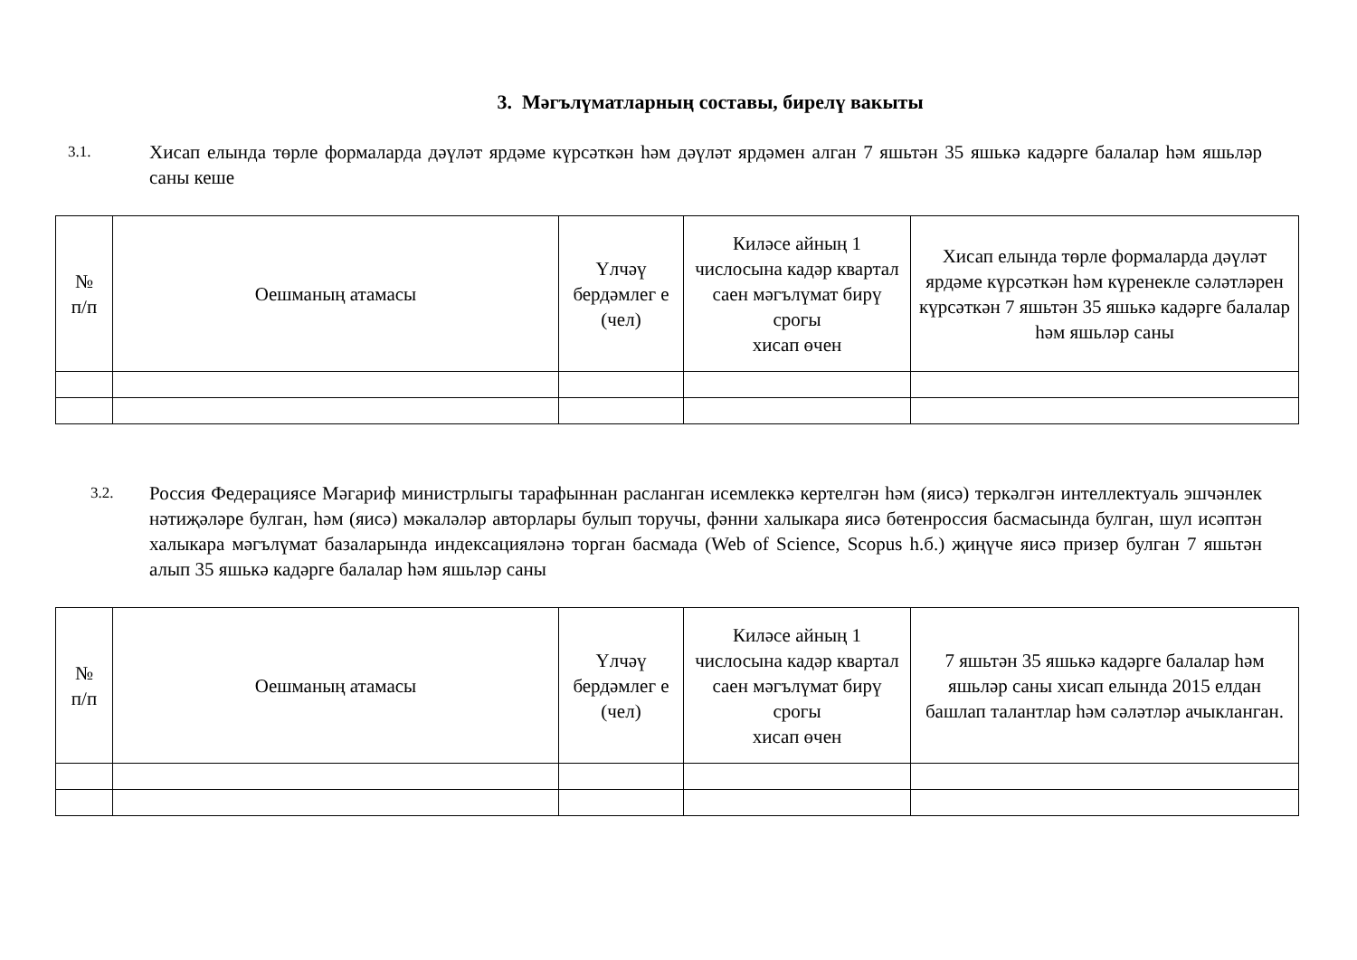3. Мәгълүматларның составы, бирелү вакыты
3.1.
Хисап елында төрле формаларда дәүләт ярдәме күрсәткән һәм дәүләт ярдәмен алган 7 яшьтән 35 яшькә кадәрге балалар һәм яшьләр саны кеше
| № п/п | Оешманың атамасы | Үлчәү бердәмлег е (чел) | Киләсе айның 1 числосына кадәр квартал саен мәгълүмат бирү срогы хисап өчен | Хисап елында төрле формаларда дәүләт ярдәме күрсәткән һәм күренекле сәләтләрен күрсәткән 7 яшьтән 35 яшькә кадәрге балалар һәм яшьләр саны |
| --- | --- | --- | --- | --- |
3.2.
Россия Федерациясе Мәгариф министрлыгы тарафыннан расланган исемлеккә кертелгән һәм (яисә) теркәлгән интеллектуаль эшчәнлек нәтиҗәләре булган, һәм (яисә) мәкаләләр авторлары булып торучы, фәнни халыкара яисә бөтенроссия басмасында булган, шул исәптән халыкара мәгълүмат базаларында индексацияләнә торган басмада (Web of Science, Scopus h.б.) җиңүче яисә призер булган 7 яшьтән алып 35 яшькә кадәрге балалар һәм яшьләр саны
| № п/п | Оешманың атамасы | Үлчәү бердәмлег е (чел) | Киләсе айның 1 числосына кадәр квартал саен мәгълүмат бирү срогы хисап өчен | 7 яшьтән 35 яшькә кадәрге балалар һәм яшьләр саны хисап елында 2015 елдан башлап талантлар һәм сәләтләр ачыкланган. |
| --- | --- | --- | --- | --- |